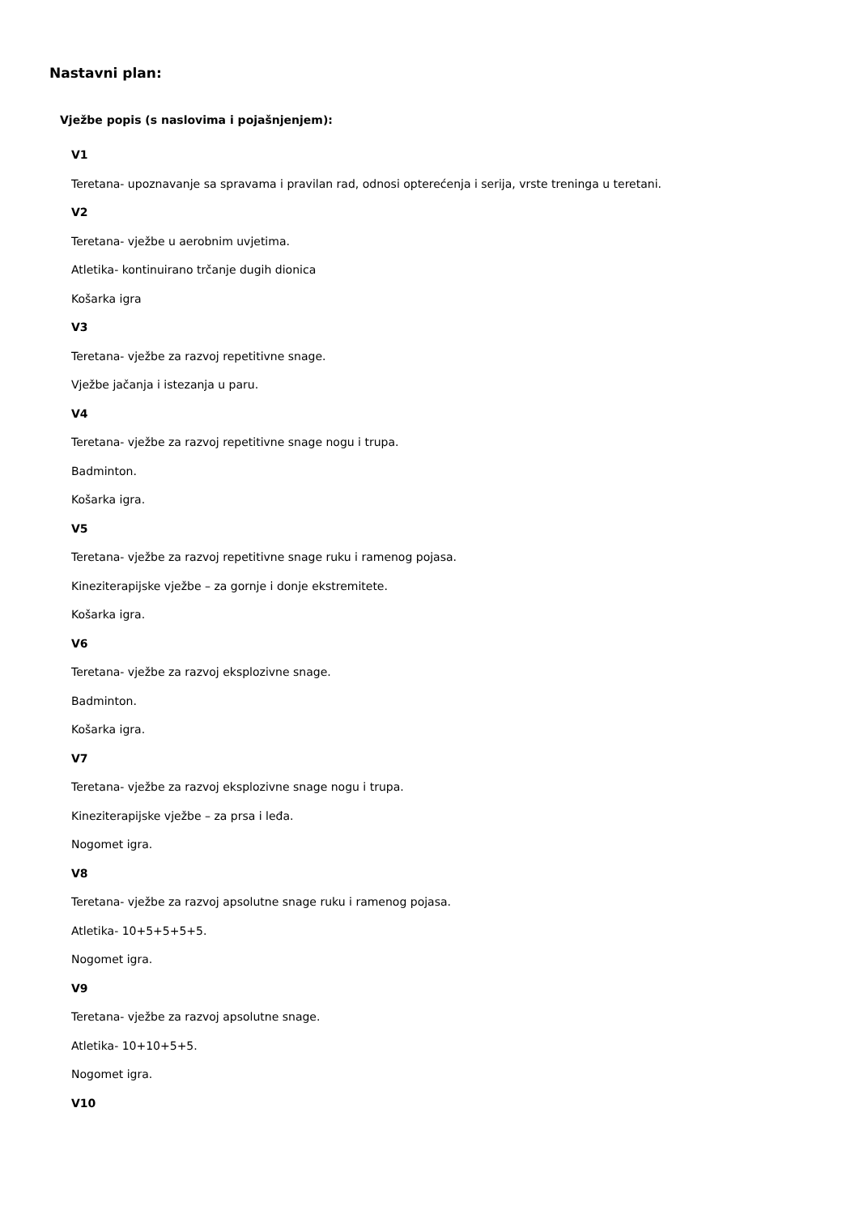Nastavni plan:
Vježbe popis (s naslovima i pojašnjenjem):
V1
Teretana- upoznavanje sa spravama i pravilan rad, odnosi opterećenja i serija, vrste treninga u teretani.
V2
Teretana- vježbe u aerobnim uvjetima.
Atletika- kontinuirano trčanje dugih dionica
Košarka igra
V3
Teretana- vježbe za razvoj repetitivne snage.
Vježbe jačanja i istezanja u paru.
V4
Teretana- vježbe za razvoj repetitivne snage nogu i trupa.
Badminton.
Košarka igra.
V5
Teretana- vježbe za razvoj repetitivne snage ruku i ramenog pojasa.
Kineziterapijske vježbe – za gornje i donje ekstremitete.
Košarka igra.
V6
Teretana- vježbe za razvoj eksplozivne snage.
Badminton.
Košarka igra.
V7
Teretana- vježbe za razvoj eksplozivne snage nogu i trupa.
Kineziterapijske vježbe – za prsa i leđa.
Nogomet igra.
V8
Teretana- vježbe za razvoj apsolutne snage ruku i ramenog pojasa.
Atletika- 10+5+5+5+5.
Nogomet igra.
V9
Teretana- vježbe za razvoj apsolutne snage.
Atletika- 10+10+5+5.
Nogomet igra.
V10